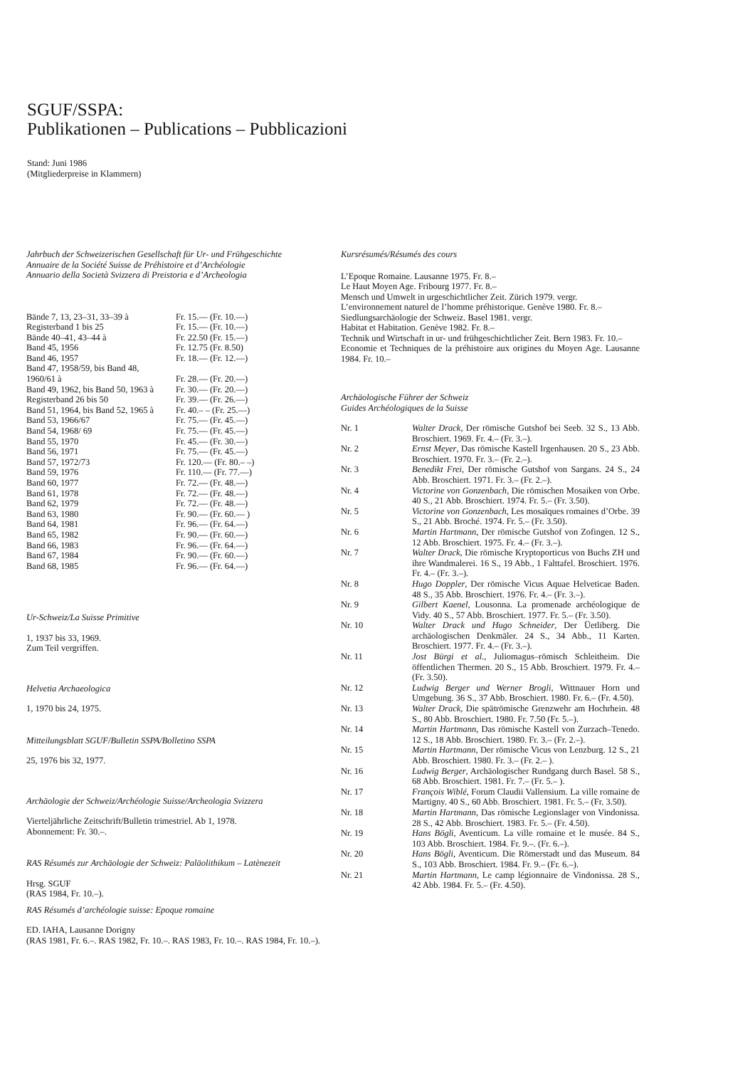SGUF/SSPA:
Publikationen – Publications – Pubblicazioni
Stand: Juni 1986
(Mitgliederpreise in Klammern)
Jahrbuch der Schweizerischen Gesellschaft für Ur- und Frühgeschichte
Annuaire de la Société Suisse de Préhistoire et d’Archéologie
Annuario della Società Svizzera di Preistoria e d’Archeologia
| Bände 7, 13, 23–31, 33–39 à | Fr. 15.— (Fr. 10.—) |
| Registerband 1 bis 25 | Fr. 15.— (Fr. 10.—) |
| Bände 40–41, 43–44 à | Fr. 22.50 (Fr. 15.—) |
| Band 45, 1956 | Fr. 12.75 (Fr. 8.50) |
| Band 46, 1957 | Fr. 18.— (Fr. 12.—) |
| Band 47, 1958/59, bis Band 48, | |
| 1960/61 à | Fr. 28.— (Fr. 20.—) |
| Band 49, 1962, bis Band 50, 1963 à | Fr. 30.— (Fr. 20.—) |
| Registerband 26 bis 50 | Fr. 39.— (Fr. 26.—) |
| Band 51, 1964, bis Band 52, 1965 à | Fr. 40.– – (Fr. 25.—) |
| Band 53, 1966/67 | Fr. 75.— (Fr. 45.—) |
| Band 54, 1968/ 69 | Fr. 75.— (Fr. 45.—) |
| Band 55, 1970 | Fr. 45.— (Fr. 30.—) |
| Band 56, 1971 | Fr. 75.— (Fr. 45.—) |
| Band 57, 1972/73 | Fr. 120.— (Fr. 80.– –) |
| Band 59, 1976 | Fr. 110.— (Fr. 77.—) |
| Band 60, 1977 | Fr. 72.— (Fr. 48.—) |
| Band 61, 1978 | Fr. 72.— (Fr. 48.—) |
| Band 62, 1979 | Fr. 72.— (Fr. 48.—) |
| Band 63, 1980 | Fr. 90.— (Fr. 60.— ) |
| Band 64, 1981 | Fr. 96.— (Fr. 64.—) |
| Band 65, 1982 | Fr. 90.— (Fr. 60.—) |
| Band 66, 1983 | Fr. 96.— (Fr. 64.—) |
| Band 67, 1984 | Fr. 90.— (Fr. 60.—) |
| Band 68, 1985 | Fr. 96.— (Fr. 64.—) |
Ur-Schweiz/La Suisse Primitive
1, 1937 bis 33, 1969.
Zum Teil vergriffen.
Helvetia Archaeologica
1, 1970 bis 24, 1975.
Mitteilungsblatt SGUF/Bulletin SSPA/Bolletino SSPA
25, 1976 bis 32, 1977.
Archäologie der Schweiz/Archéologie Suisse/Archeologia Svizzera
Vierteljährliche Zeitschrift/Bulletin trimestriel. Ab 1, 1978.
Abonnement: Fr. 30.–.
RAS Résumés zur Archäologie der Schweiz: Paläolithikum – Latènezeit
Hrsg. SGUF
(RAS 1984, Fr. 10.–).
RAS Résumés d’archéologie suisse: Epoque romaine
ED. IAHA, Lausanne Dorigny
(RAS 1981, Fr. 6.–. RAS 1982, Fr. 10.–. RAS 1983, Fr. 10.–. RAS 1984, Fr. 10.–).
Kursrésumés/Résumés des cours
L’Epoque Romaine. Lausanne 1975. Fr. 8.–
Le Haut Moyen Age. Fribourg 1977. Fr. 8.–
Mensch und Umwelt in urgeschichtlicher Zeit. Zürich 1979. vergr.
L’environnement naturel de l’homme préhistorique. Genève 1980. Fr. 8.–
Siedlungsarchäologie der Schweiz. Basel 1981. vergr.
Habitat et Habitation. Genève 1982. Fr. 8.–
Technik und Wirtschaft in ur- und frühgeschichtlicher Zeit. Bern 1983. Fr. 10.–
Economie et Techniques de la préhistoire aux origines du Moyen Age. Lausanne 1984. Fr. 10.–
Archäologische Führer der Schweiz
Guides Archéologiques de la Suisse
| Nr. 1 | Walter Drack , Der römische Gutshof bei Seeb. 32 S., 13 Abb. Broschiert. 1969. Fr. 4.– (Fr. 3.–). |
| Nr. 2 | Ernst Meyer , Das römische Kastell Irgenhausen. 20 S., 23 Abb. Broschiert. 1970. Fr. 3.– (Fr. 2.–). |
| Nr. 3 | Benedikt Frei , Der römische Gutshof von Sargans. 24 S., 24 Abb. Broschiert. 1971. Fr. 3.– (Fr. 2.–). |
| Nr. 4 | Victorine von Gonzenbach , Die römischen Mosaiken von Orbe. 40 S., 21 Abb. Broschiert. 1974. Fr. 5.– (Fr. 3.50). |
| Nr. 5 | Victorine von Gonzenbach , Les mosaïques romaines d’Orbe. 39 S., 21 Abb. Broché. 1974. Fr. 5.– (Fr. 3.50). |
| Nr. 6 | Martin Hartmann , Der römische Gutshof von Zofingen. 12 S., 12 Abb. Broschiert. 1975. Fr. 4.– (Fr. 3.–). |
| Nr. 7 | Walter Drack , Die römische Kryptoporticus von Buchs ZH und ihre Wandmalerei. 16 S., 19 Abb., 1 Falttafel. Broschiert. 1976. Fr. 4.– (Fr. 3.–). |
| Nr. 8 | Hugo Doppler , Der römische Vicus Aquae Helveticae Baden. 48 S., 35 Abb. Broschiert. 1976. Fr. 4.– (Fr. 3.–). |
| Nr. 9 | Gilbert Kaenel , Lousonna. La promenade archéologique de Vidy. 40 S., 57 Abb. Broschiert. 1977. Fr. 5.– (Fr. 3.50). |
| Nr. 10 | Walter Drack und Hugo Schneider , Der Üetliberg. Die archäologischen Denkmäler. 24 S., 34 Abb., 11 Karten. Broschiert. 1977. Fr. 4.– (Fr. 3.–). |
| Nr. 11 | Jost Bürgi et al. , Juliomagus–römisch Schleitheim. Die öffentlichen Thermen. 20 S., 15 Abb. Broschiert. 1979. Fr. 4.– (Fr. 3.50). |
| Nr. 12 | Ludwig Berger und Werner Brogli , Wittnauer Horn und Umgebung. 36 S., 37 Abb. Broschiert. 1980. Fr. 6.– (Fr. 4.50). |
| Nr. 13 | Walter Drack , Die spätrömische Grenzwehr am Hochrhein. 48 S., 80 Abb. Broschiert. 1980. Fr. 7.50 (Fr. 5.–). |
| Nr. 14 | Martin Hartmann , Das römische Kastell von Zurzach–Tenedo. 12 S., 18 Abb. Broschiert. 1980. Fr. 3.– (Fr. 2.–). |
| Nr. 15 | Martin Hartmann , Der römische Vicus von Lenzburg. 12 S., 21 Abb. Broschiert. 1980. Fr. 3.– (Fr. 2.– ). |
| Nr. 16 | Ludwig Berger , Archäologischer Rundgang durch Basel. 58 S., 68 Abb. Broschiert. 1981. Fr. 7.– (Fr. 5.– ). |
| Nr. 17 | François Wiblé , Forum Claudii Vallensium. La ville romaine de Martigny. 40 S., 60 Abb. Broschiert. 1981. Fr. 5.– (Fr. 3.50). |
| Nr. 18 | Martin Hartmann , Das römische Legionslager von Vindonissa. 28 S., 42 Abb. Broschiert. 1983. Fr. 5.– (Fr. 4.50). |
| Nr. 19 | Hans Bögli , Aventicum. La ville romaine et le musée. 84 S., 103 Abb. Broschiert. 1984. Fr. 9.–. (Fr. 6.–). |
| Nr. 20 | Hans Bögli , Aventicum. Die Römerstadt und das Museum. 84 S., 103 Abb. Broschiert. 1984. Fr. 9.– (Fr. 6.–). |
| Nr. 21 | Martin Hartmann , Le camp légionnaire de Vindonissa. 28 S., 42 Abb. 1984. Fr. 5.– (Fr. 4.50). |